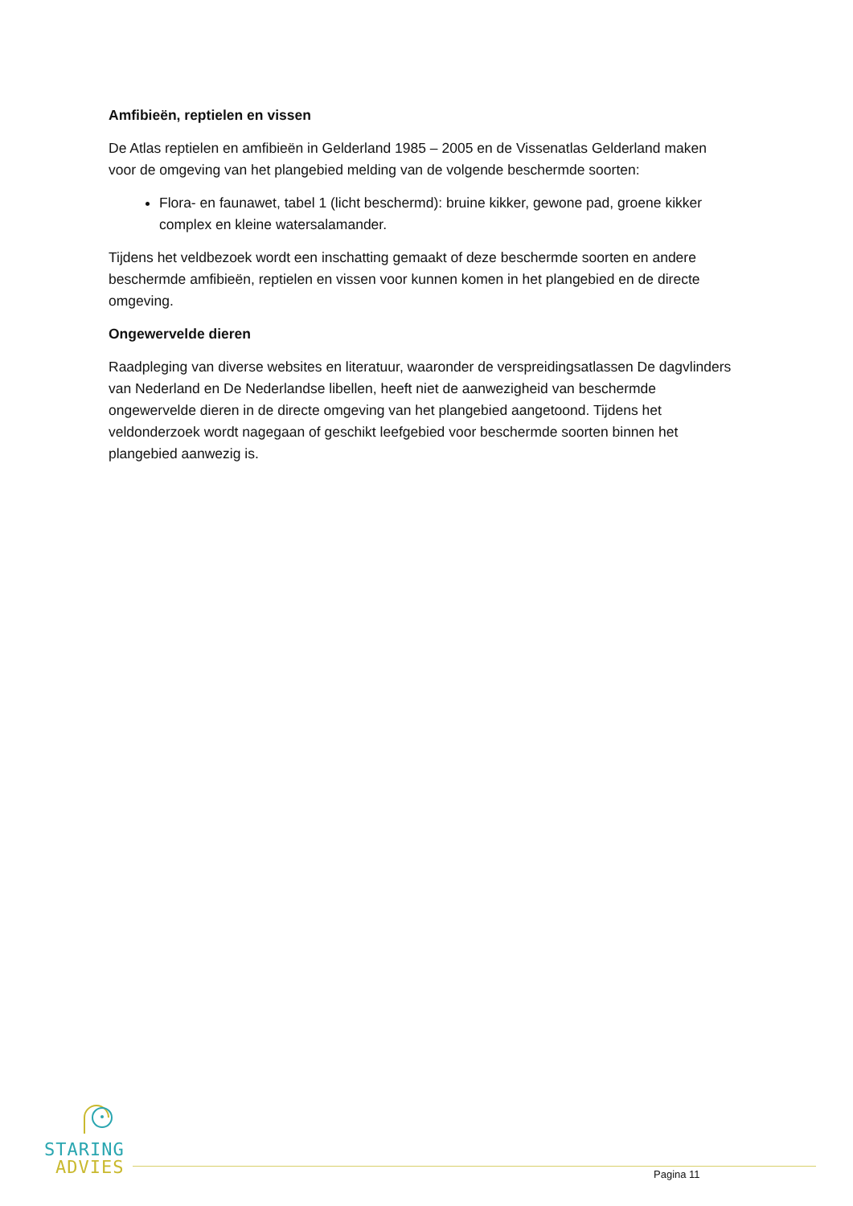Amfibieën, reptielen en vissen
De Atlas reptielen en amfibieën in Gelderland 1985 – 2005 en de Vissenatlas Gelderland maken voor de omgeving van het plangebied melding van de volgende beschermde soorten:
Flora- en faunawet, tabel 1 (licht beschermd): bruine kikker, gewone pad, groene kikker complex en kleine watersalamander.
Tijdens het veldbezoek wordt een inschatting gemaakt of deze beschermde soorten en andere beschermde amfibieën, reptielen en vissen voor kunnen komen in het plangebied en de directe omgeving.
Ongewervelde dieren
Raadpleging van diverse websites en literatuur, waaronder de verspreidingsatlassen De dagvlinders van Nederland en De Nederlandse libellen, heeft niet de aanwezigheid van beschermde ongewervelde dieren in de directe omgeving van het plangebied aangetoond. Tijdens het veldonderzoek wordt nagegaan of geschikt leefgebied voor beschermde soorten binnen het plangebied aanwezig is.
STARING
ADVIES
Pagina 11